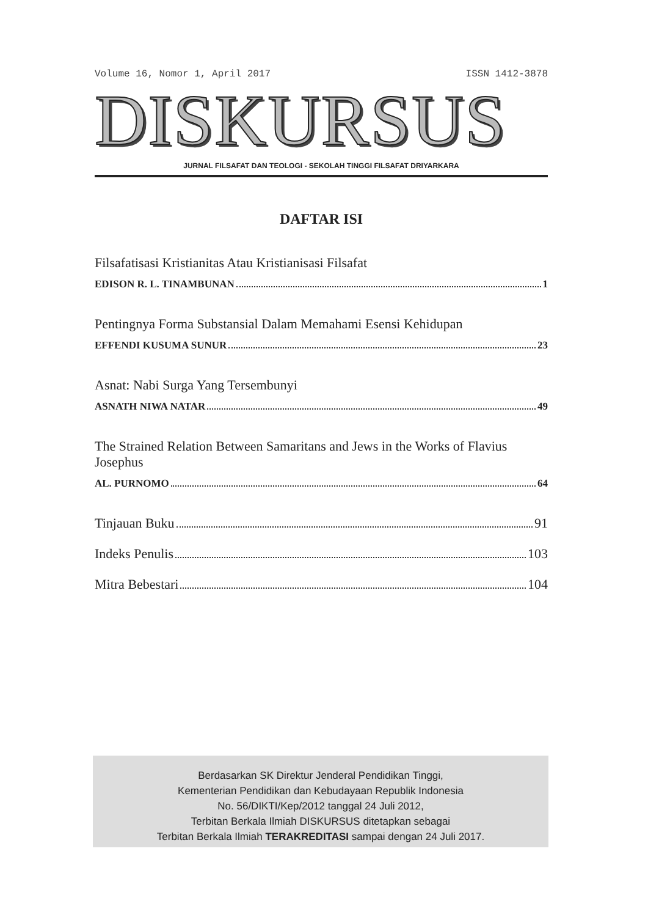Volume 16, Nomor 1, April 2017 ISSN 1412-3878
DISKURSUS
JURNAL FILSAFAT DAN TEOLOGI - SEKOLAH TINGGI FILSAFAT DRIYARKARA
DAFTAR ISI
Filsafatisasi Kristianitas Atau Kristianisasi Filsafat
EDISON R. L. TINAMBUNAN 1
Pentingnya Forma Substansial Dalam Memahami Esensi Kehidupan
EFFENDI KUSUMA SUNUR 23
Asnat: Nabi Surga Yang Tersembunyi
ASNATH NIWA NATAR 49
The Strained Relation Between Samaritans and Jews in the Works of Flavius Josephus
AL. PURNOMO 64
Tinjauan Buku 91
Indeks Penulis 103
Mitra Bebestari 104
Berdasarkan SK Direktur Jenderal Pendidikan Tinggi,
Kementerian Pendidikan dan Kebudayaan Republik Indonesia
No. 56/DIKTI/Kep/2012 tanggal 24 Juli 2012,
Terbitan Berkala Ilmiah DISKURSUS ditetapkan sebagai
Terbitan Berkala Ilmiah TERAKREDITASI sampai dengan 24 Juli 2017.